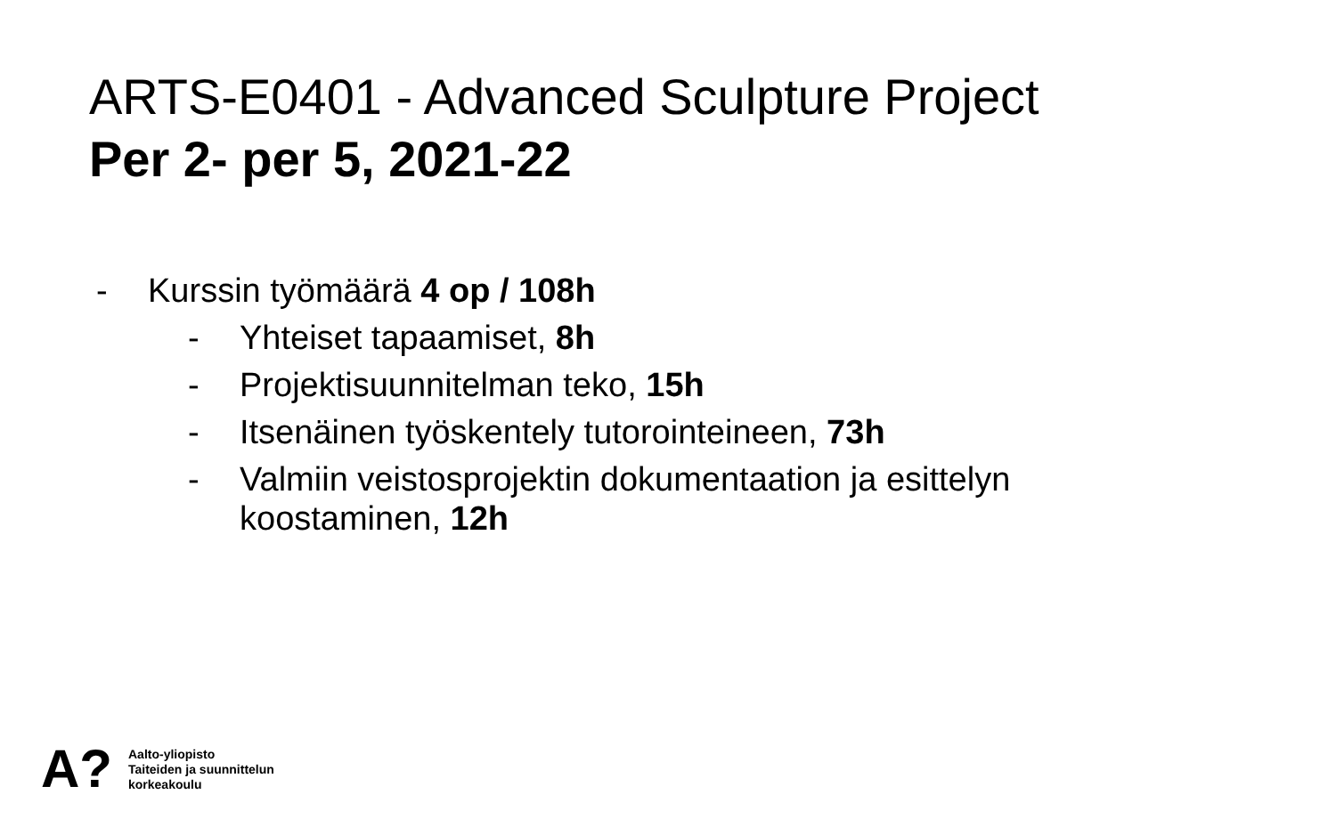ARTS-E0401 - Advanced Sculpture Project
Per 2- per 5, 2021-22
- Kurssin työmäärä 4 op / 108h
- Yhteiset tapaamiset, 8h
- Projektisuunnitelman teko, 15h
- Itsenäinen työskentely tutorointeineen, 73h
- Valmiin veistosprojektin dokumentaation ja esittelyn
koostaminen, 12h
A?
Aalto-yliopisto
Taiteiden ja suunnittelun
korkeakoulu